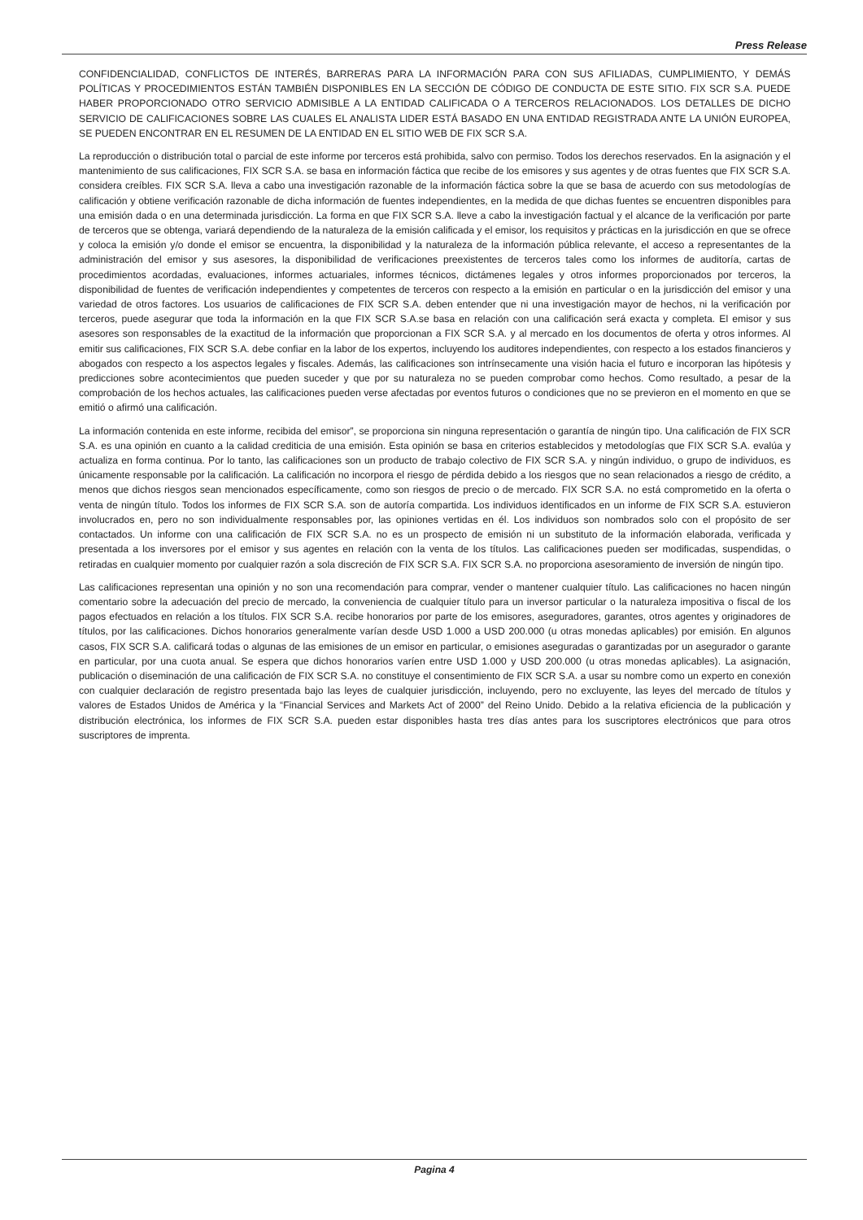Press Release
CONFIDENCIALIDAD, CONFLICTOS DE INTERÉS, BARRERAS PARA LA INFORMACIÓN PARA CON SUS AFILIADAS, CUMPLIMIENTO, Y DEMÁS POLÍTICAS Y PROCEDIMIENTOS ESTÁN TAMBIÉN DISPONIBLES EN LA SECCIÓN DE CÓDIGO DE CONDUCTA DE ESTE SITIO. FIX SCR S.A. PUEDE HABER PROPORCIONADO OTRO SERVICIO ADMISIBLE A LA ENTIDAD CALIFICADA O A TERCEROS RELACIONADOS. LOS DETALLES DE DICHO SERVICIO DE CALIFICACIONES SOBRE LAS CUALES EL ANALISTA LIDER ESTÁ BASADO EN UNA ENTIDAD REGISTRADA ANTE LA UNIÓN EUROPEA, SE PUEDEN ENCONTRAR EN EL RESUMEN DE LA ENTIDAD EN EL SITIO WEB DE FIX SCR S.A.
La reproducción o distribución total o parcial de este informe por terceros está prohibida, salvo con permiso. Todos los derechos reservados. En la asignación y el mantenimiento de sus calificaciones, FIX SCR S.A. se basa en información fáctica que recibe de los emisores y sus agentes y de otras fuentes que FIX SCR S.A. considera creíbles. FIX SCR S.A. lleva a cabo una investigación razonable de la información fáctica sobre la que se basa de acuerdo con sus metodologías de calificación y obtiene verificación razonable de dicha información de fuentes independientes, en la medida de que dichas fuentes se encuentren disponibles para una emisión dada o en una determinada jurisdicción. La forma en que FIX SCR S.A. lleve a cabo la investigación factual y el alcance de la verificación por parte de terceros que se obtenga, variará dependiendo de la naturaleza de la emisión calificada y el emisor, los requisitos y prácticas en la jurisdicción en que se ofrece y coloca la emisión y/o donde el emisor se encuentra, la disponibilidad y la naturaleza de la información pública relevante, el acceso a representantes de la administración del emisor y sus asesores, la disponibilidad de verificaciones preexistentes de terceros tales como los informes de auditoría, cartas de procedimientos acordadas, evaluaciones, informes actuariales, informes técnicos, dictámenes legales y otros informes proporcionados por terceros, la disponibilidad de fuentes de verificación independientes y competentes de terceros con respecto a la emisión en particular o en la jurisdicción del emisor y una variedad de otros factores. Los usuarios de calificaciones de FIX SCR S.A. deben entender que ni una investigación mayor de hechos, ni la verificación por terceros, puede asegurar que toda la información en la que FIX SCR S.A.se basa en relación con una calificación será exacta y completa. El emisor y sus asesores son responsables de la exactitud de la información que proporcionan a FIX SCR S.A. y al mercado en los documentos de oferta y otros informes. Al emitir sus calificaciones, FIX SCR S.A. debe confiar en la labor de los expertos, incluyendo los auditores independientes, con respecto a los estados financieros y abogados con respecto a los aspectos legales y fiscales. Además, las calificaciones son intrínsecamente una visión hacia el futuro e incorporan las hipótesis y predicciones sobre acontecimientos que pueden suceder y que por su naturaleza no se pueden comprobar como hechos. Como resultado, a pesar de la comprobación de los hechos actuales, las calificaciones pueden verse afectadas por eventos futuros o condiciones que no se previeron en el momento en que se emitió o afirmó una calificación.
La información contenida en este informe, recibida del emisor”, se proporciona sin ninguna representación o garantía de ningún tipo. Una calificación de FIX SCR S.A. es una opinión en cuanto a la calidad crediticia de una emisión. Esta opinión se basa en criterios establecidos y metodologías que FIX SCR S.A. evalúa y actualiza en forma continua. Por lo tanto, las calificaciones son un producto de trabajo colectivo de FIX SCR S.A. y ningún individuo, o grupo de individuos, es únicamente responsable por la calificación. La calificación no incorpora el riesgo de pérdida debido a los riesgos que no sean relacionados a riesgo de crédito, a menos que dichos riesgos sean mencionados específicamente, como son riesgos de precio o de mercado. FIX SCR S.A. no está comprometido en la oferta o venta de ningún título. Todos los informes de FIX SCR S.A. son de autoría compartida. Los individuos identificados en un informe de FIX SCR S.A. estuvieron involucrados en, pero no son individualmente responsables por, las opiniones vertidas en él. Los individuos son nombrados solo con el propósito de ser contactados. Un informe con una calificación de FIX SCR S.A. no es un prospecto de emisión ni un substituto de la información elaborada, verificada y presentada a los inversores por el emisor y sus agentes en relación con la venta de los títulos. Las calificaciones pueden ser modificadas, suspendidas, o retiradas en cualquier momento por cualquier razón a sola discreción de FIX SCR S.A. FIX SCR S.A. no proporciona asesoramiento de inversión de ningún tipo.
Las calificaciones representan una opinión y no son una recomendación para comprar, vender o mantener cualquier título. Las calificaciones no hacen ningún comentario sobre la adecuación del precio de mercado, la conveniencia de cualquier título para un inversor particular o la naturaleza impositiva o fiscal de los pagos efectuados en relación a los títulos. FIX SCR S.A. recibe honorarios por parte de los emisores, aseguradores, garantes, otros agentes y originadores de títulos, por las calificaciones. Dichos honorarios generalmente varían desde USD 1.000 a USD 200.000 (u otras monedas aplicables) por emisión. En algunos casos, FIX SCR S.A. calificará todas o algunas de las emisiones de un emisor en particular, o emisiones aseguradas o garantizadas por un asegurador o garante en particular, por una cuota anual. Se espera que dichos honorarios varíen entre USD 1.000 y USD 200.000 (u otras monedas aplicables). La asignación, publicación o diseminación de una calificación de FIX SCR S.A. no constituye el consentimiento de FIX SCR S.A. a usar su nombre como un experto en conexión con cualquier declaración de registro presentada bajo las leyes de cualquier jurisdicción, incluyendo, pero no excluyente, las leyes del mercado de títulos y valores de Estados Unidos de América y la “Financial Services and Markets Act of 2000” del Reino Unido. Debido a la relativa eficiencia de la publicación y distribución electrónica, los informes de FIX SCR S.A. pueden estar disponibles hasta tres días antes para los suscriptores electrónicos que para otros suscriptores de imprenta.
Pagina 4